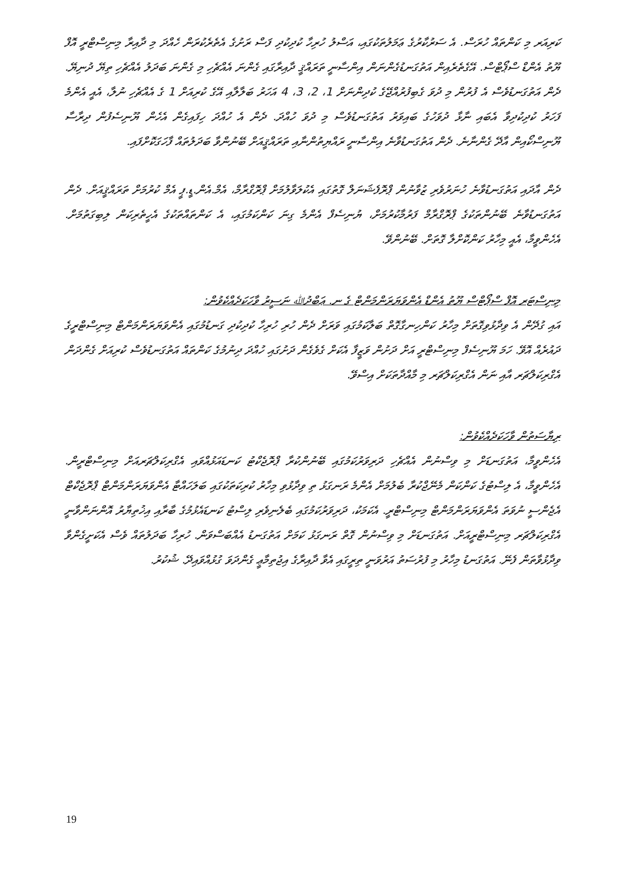ކަރިއަރ މި ކަންތައް ހުރަސް. އެ ސަރުކާރުގެ ޢަމަލުތަކުގައި، އަސްލު ހުރިހާ ކުދިކުދި ފަސް ރަށުގެ އެތެރެކުރަން ހެއްދަ މި ދާއިރާ މިނިސްޓްރީ އޮފް ޔޫތު އެންޑް ސްޕޯޓްސް. އޭގެތެރެއިން އަތުގަނޑުގެންނަން އިންސާނީ ތަރައްޤީ ދާއިރާގައި ގެންނަ އެއްޗެހި މި ގެންނަ ބަދަލު އެއްޗެހި ތިޔޭ ދުނިޔޭ. ދެން އަތުގަނޑުވެސް އެ ފުރުން މި ދުވަ ގެބިފުރުއްޖޭގެ ކުދިންނަށް 1، 2، 3، 4 އަހަރު ބަލާލާއި އޭގެ ކުރިއަށް 1 ގެ އެއްޗެހި ނުލާ، އެއީ އެންމެ ފަހަރު ކުދިކުދިވާ އެބައި ނާޅާ ދުވަހުގެ ބައިވަރު އަތުގަނޑުވެސް މި ދުވަ ހުއްދަ. ދެން އެ ހުއްދަ ހިފައިގެން އެހެން ޔޫނިސެފުން ދިރާސާ ޔޫނިސްކޯއިން އާދޭ ގެންނާނެ. ދެން އަތުގަނޑުވާނެ އިންސާނީ ރައްޔިތުންނާއި ތަރައްޤީއަށް ބޭނުންވާ ބަދަލުތައް ފާހަގަކޮށްފައި.
ދެން އާދައި އަތުގަނޑުވާނެ ހުނަރުވެރި ޒުވާނުން ޕްރޮފެޝަނަލް ގޮތުގައި އެކުލަވާލުމަށް ޕްރޮގްރާމް، އެމް.އެން.ޑީ.ޕީ އެމް ކުރުމަށް ތަރައްޤީއަށް. ދެން އަތުގަނޑުވާނެ ބޭނުންތަކުގެ ޕްރޮގްރާމް ފަރުމާކުރުމަށް، ޔުނިސެފް އެންމެ ގިނަ ކަންކަމުގައި، އެ ކަންތައްތަކުގެ އެހީތެރިކަން ލިބިގަތުމަށް. އެހެންވީމާ، އެއީ މިހާރު ކަންކޮށްލާ ގޮތަށް. ބޭނުންވޭ.
މިނިސްޓަރ އޮފް ސްޕޯޓްސް ޔޫތު އެންޑް އެންވަޔަރަންމަންޓް ގެ ނ. ޢަބްދުﷲ ނަސީރު ވާހަކަދެއްކެވުން:
އައި ގުދޭން އެ ވިދާޅުވިގޮތަށް މިހާރު ކަންހިނގާގޮތް ބަލާކަމުގައި ވަރަށް ދެން ހުރި ހުރިހާ ކުދިކުދި ގަނޑުމުގައި އެންވަޔަރަންމަންޓް މިނިސްޓްރީގެ ދައުރެއް އޮވޭ. ހަމަ ޔޫނިސެފް މިނިސްޓްރީ އަށް ދަށުން ވަޒީފާ އެކަށް ގެވެގެން ދަށުގައި ހުއްދަ ދިނުމުގެ ކަންތައް އަތުގަނޑުވެސް ކުރިއަށް ގެންދަން އެގްރިކަލްޗަރ އާއި ނަން އެގްރިކަލްޗަރ މި މާއްދާތަކަށް އިސްވޭ.
ރިޔާސަތުން ވާހަކަދެއްކެވުން:
އެހެންވީމާ، އަތުގަނޑަށް މި ވިސްނުން އެއްޗެހި ދަރިވަރުކަމުގައި ބޭނުންކުރާ ޕްރޮޖެކްޓު ކަނޑައަޅުއްވައި އެގްރިކަލްޗަރއަށް މިނިސްޓްރީން. އެހެންވީމާ، އެ ލިސްޓުގެ ކަންކަން މެނޭޖްކުރާ ބެލުމަށް އެންމެ ރަނގަޅު ތި ވިދާޅުވި މިހާރު ކުރިކަތަކުގައި ބަލަހައްޓާ އެންވަޔަރަންމަންޓް ޕްރޮޖެކްޓް އެޖެންސީ ނުވަތަ އެންވަޔަރަންމަންޓް މިނިސްޓްރީ. އެކަމަކު، ދަރިވަރުކަމުގައި ބެލެނިވެރި ލިސްޓު ކަނޑައެޅުމުގެ ބާރާއި އިޚުތިޔާރު އޮންނަންވާނީ އެގްރިކަލްޗަރ މިނިސްޓްރީއަށް. އަތުގަނޑަށް މި ވިސްނުން ގޮތް ރަނގަޅު ކަމަށް އަތުގަނޑު އެއްބަސްވަން. ހުރިހާ ބަދަލުތައް ވެސް އެކަށީގެންވާ ވިދާޅުވާތަން ފެނޭ. އަތުގަނޑު މިހާރު މި ފުރުސަތު އަރުވަނީ ތިރީގައި އެވާ ދާއިރާގެ އިޖުތިމާޢީ ގެންދަވަ ގުޅުއްވައިދޭ. ޝުކުރު.
19